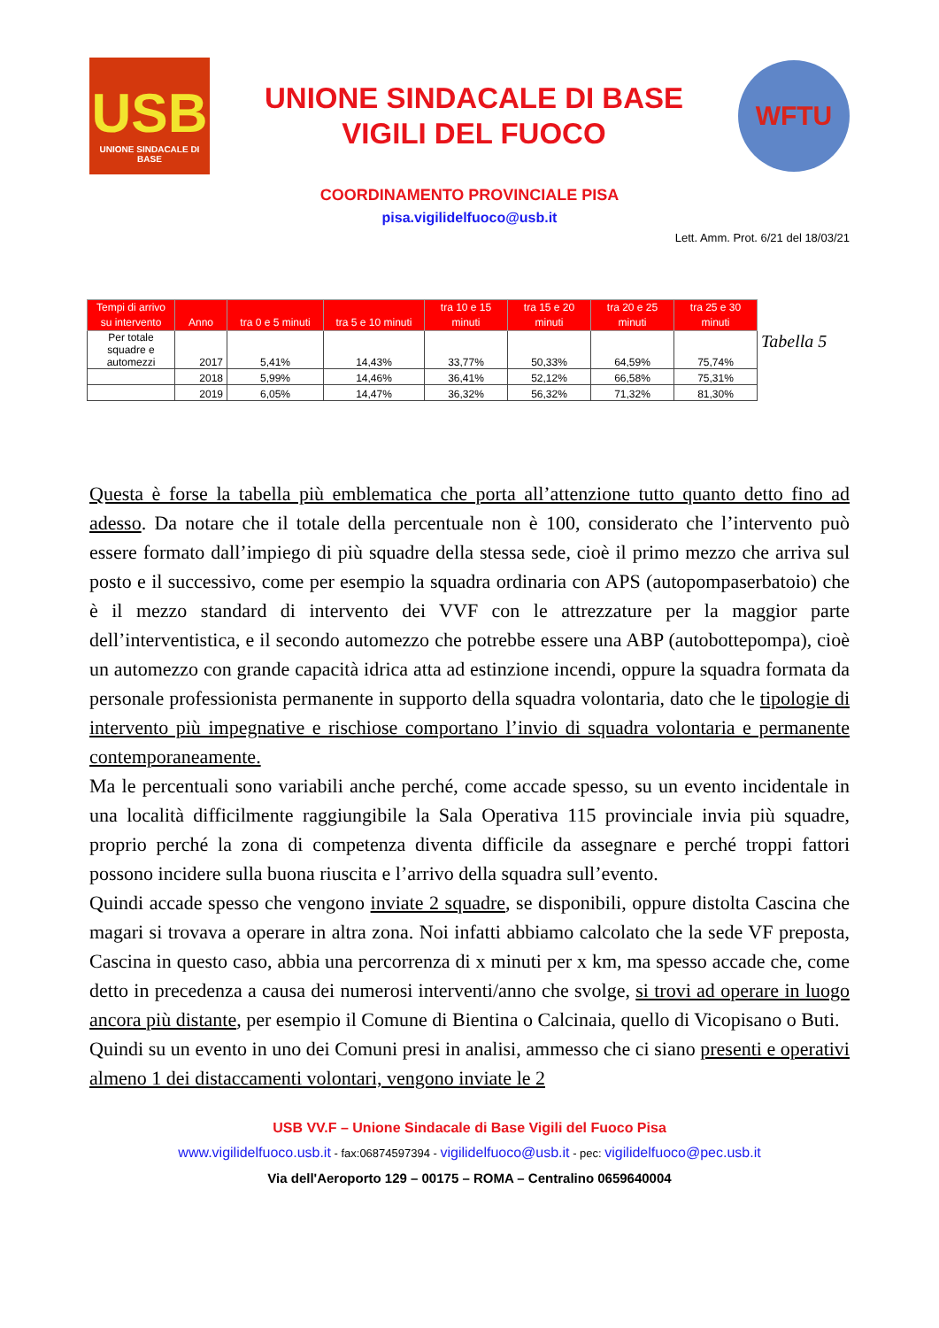USB
UNIONE SINDACALE DI BASE
UNIONE SINDACALE DI BASE
VIGILI DEL FUOCO
WFTU
COORDINAMENTO PROVINCIALE PISA
pisa.vigilidelfuoco@usb.it
Lett. Amm. Prot. 6/21 del 18/03/21
| Tempi di arrivo su intervento | Anno | tra 0 e 5 minuti | tra 5 e 10 minuti | tra 10 e 15 minuti | tra 15 e 20 minuti | tra 20 e 25 minuti | tra 25 e 30 minuti |
| --- | --- | --- | --- | --- | --- | --- | --- |
| Per totale squadre e automezzi | 2017 | 5,41% | 14,43% | 33,77% | 50,33% | 64,59% | 75,74% |
| | 2018 | 5,99% | 14,46% | 36,41% | 52,12% | 66,58% | 75,31% |
| | 2019 | 6,05% | 14,47% | 36,32% | 56,32% | 71,32% | 81,30% |
Tabella 5
Questa è forse la tabella più emblematica che porta all’attenzione tutto quanto detto fino ad adesso. Da notare che il totale della percentuale non è 100, considerato che l’intervento può essere formato dall’impiego di più squadre della stessa sede, cioè il primo mezzo che arriva sul posto e il successivo, come per esempio la squadra ordinaria con APS (autopompaserbatoio) che è il mezzo standard di intervento dei VVF con le attrezzature per la maggior parte dell’interventistica, e il secondo automezzo che potrebbe essere una ABP (autobottepompa), cioè un automezzo con grande capacità idrica atta ad estinzione incendi, oppure la squadra formata da personale professionista permanente in supporto della squadra volontaria, dato che le tipologie di intervento più impegnative e rischiose comportano l’invio di squadra volontaria e permanente contemporaneamente.
Ma le percentuali sono variabili anche perché, come accade spesso, su un evento incidentale in una località difficilmente raggiungibile la Sala Operativa 115 provinciale invia più squadre, proprio perché la zona di competenza diventa difficile da assegnare e perché troppi fattori possono incidere sulla buona riuscita e l’arrivo della squadra sull’evento.
Quindi accade spesso che vengono inviate 2 squadre, se disponibili, oppure distolta Cascina che magari si trovava a operare in altra zona. Noi infatti abbiamo calcolato che la sede VF preposta, Cascina in questo caso, abbia una percorrenza di x minuti per x km, ma spesso accade che, come detto in precedenza a causa dei numerosi interventi/anno che svolge, si trovi ad operare in luogo ancora più distante, per esempio il Comune di Bientina o Calcinaia, quello di Vicopisano o Buti.
Quindi su un evento in uno dei Comuni presi in analisi, ammesso che ci siano presenti e operativi almeno 1 dei distaccamenti volontari, vengono inviate le 2
USB VV.F – Unione Sindacale di Base Vigili del Fuoco Pisa
www.vigilidelfuoco.usb.it - fax:06874597394 - vigilidelfuoco@usb.it - pec: vigilidelfuoco@pec.usb.it
Via dell'Aeroporto 129 – 00175 – ROMA – Centralino 0659640004